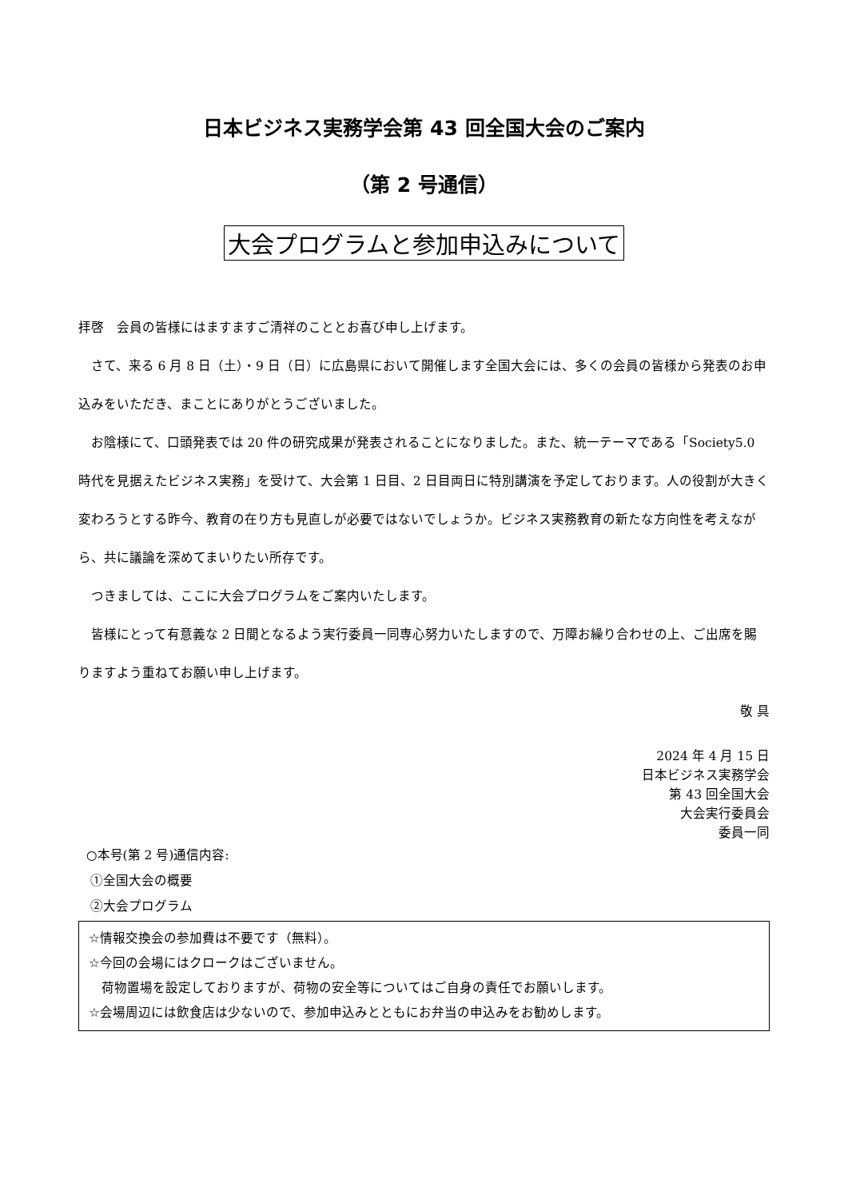日本ビジネス実務学会第 43 回全国大会のご案内
（第 2 号通信）
大会プログラムと参加申込みについて
拝啓　会員の皆様にはますますご清祥のこととお喜び申し上げます。
さて、来る 6 月 8 日（土）・9 日（日）に広島県において開催します全国大会には、多くの会員の皆様から発表のお申込みをいただき、まことにありがとうございました。
お陰様にて、口頭発表では 20 件の研究成果が発表されることになりました。また、統一テーマである「Society5.0 時代を見据えたビジネス実務」を受けて、大会第 1 日目、2 日目両日に特別講演を予定しております。人の役割が大きく変わろうとする昨今、教育の在り方も見直しが必要ではないでしょうか。ビジネス実務教育の新たな方向性を考えながら、共に議論を深めてまいりたい所存です。
つきましては、ここに大会プログラムをご案内いたします。
皆様にとって有意義な 2 日間となるよう実行委員一同専心努力いたしますので、万障お繰り合わせの上、ご出席を賜りますよう重ねてお願い申し上げます。
敬 具
2024 年 4 月 15 日
日本ビジネス実務学会
第 43 回全国大会
大会実行委員会
委員一同
○本号(第 2 号)通信内容:
①全国大会の概要
②大会プログラム
☆情報交換会の参加費は不要です（無料）。
☆今回の会場にはクロークはございません。
　荷物置場を設定しておりますが、荷物の安全等についてはご自身の責任でお願いします。
☆会場周辺には飲食店は少ないので、参加申込みとともにお弁当の申込みをお勧めします。